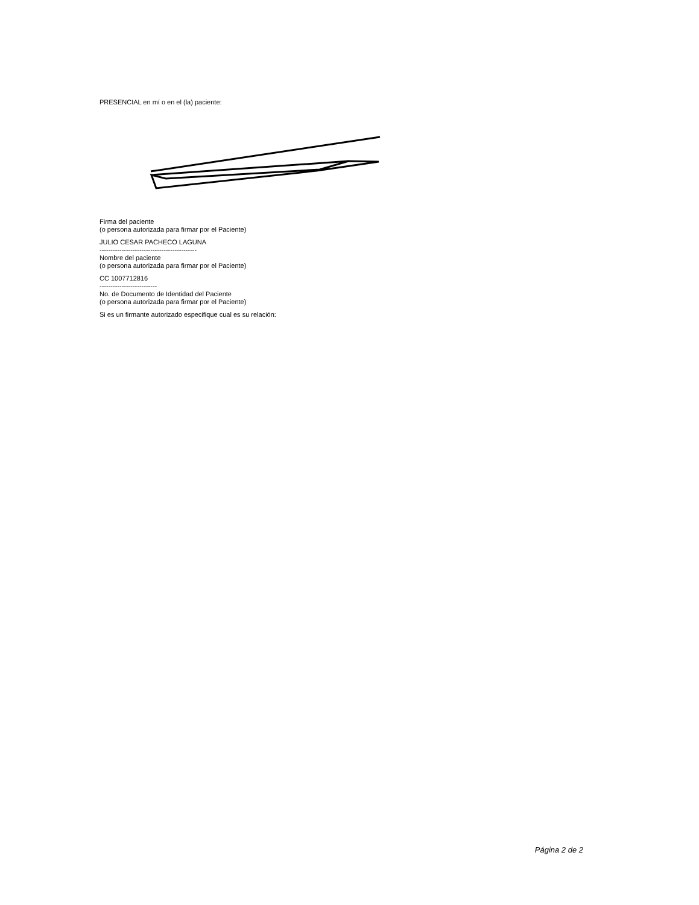PRESENCIAL en mí o en el (la) paciente:
Firma del paciente
(o persona autorizada para firmar por el Paciente)
JULIO CESAR PACHECO LAGUNA
--------------------------------------------
Nombre del paciente
(o persona autorizada para firmar por el Paciente)
CC 1007712816
--------------------------
No. de Documento de Identidad del Paciente
(o persona autorizada para firmar por el Paciente)
Si es un firmante autorizado especifique cual es su relación:
Página 2 de 2